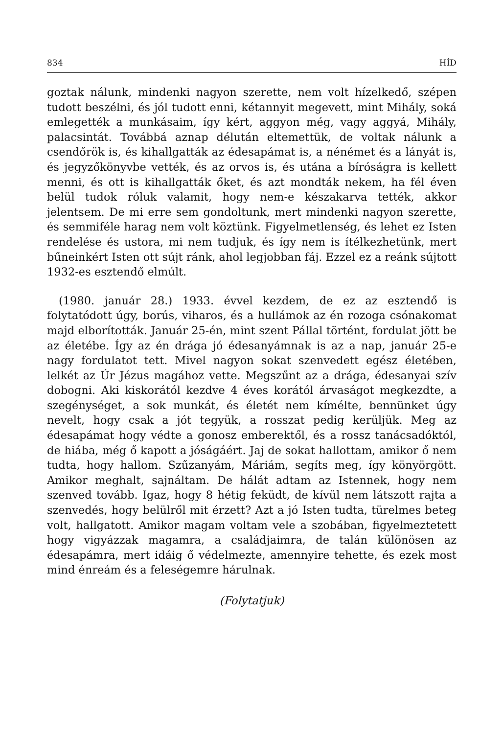834 HÍD
goztak nálunk, mindenki nagyon szerette, nem volt hízelkedő, szépen tudott beszélni, és jól tudott enni, kétannyit megevett, mint Mihály, soká emlegették a munkásaim, így kért, aggyon még, vagy aggyá, Mihály, palacsintát. Továbbá aznap délután eltemettük, de voltak nálunk a csendőrök is, és kihallgatták az édesapámat is, a nénémet és a lányát is, és jegyzőkönyvbe vették, és az orvos is, és utána a bíróságra is kellett menni, és ott is kihallgatták őket, és azt mondták nekem, ha fél éven belül tudok róluk valamit, hogy nem-e készakarva tették, akkor jelentsem. De mi erre sem gondoltunk, mert mindenki nagyon szerette, és semmiféle harag nem volt köztünk. Figyelmetlenség, és lehet ez Isten rendelése és ustora, mi nem tudjuk, és így nem is ítélkezhetünk, mert bűneinkért Isten ott sújt ránk, ahol legjobban fáj. Ezzel ez a reánk sújtott 1932-es esztendő elmúlt.
(1980. január 28.) 1933. évvel kezdem, de ez az esztendő is folytatódott úgy, borús, viharos, és a hullámok az én rozoga csónakomat majd elborították. Január 25-én, mint szent Pállal történt, fordulat jött be az életébe. Így az én drága jó édesanyámnak is az a nap, január 25-e nagy fordulatot tett. Mivel nagyon sokat szenvedett egész életében, lelkét az Úr Jézus magához vette. Megszűnt az a drága, édesanyai szív dobogni. Aki kiskorától kezdve 4 éves korától árvaságot megkezdte, a szegénységet, a sok munkát, és életét nem kímélte, bennünket úgy nevelt, hogy csak a jót tegyük, a rosszat pedig kerüljük. Meg az édesapámat hogy védte a gonosz emberektől, és a rossz tanácsadóktól, de hiába, még ő kapott a jóságáért. Jaj de sokat hallottam, amikor ő nem tudta, hogy hallom. Szűzanyám, Máriám, segíts meg, így könyörgött. Amikor meghalt, sajnáltam. De hálát adtam az Istennek, hogy nem szenved tovább. Igaz, hogy 8 hétig feküdt, de kívül nem látszott rajta a szenvedés, hogy belülről mit érzett? Azt a jó Isten tudta, türelmes beteg volt, hallgatott. Amikor magam voltam vele a szobában, figyelmeztetett hogy vigyázzak magamra, a családjaimra, de talán különösen az édesapámra, mert idáig ő védelmezte, amennyire tehette, és ezek most mind énreám és a feleségemre hárulnak.
(Folytatjuk)